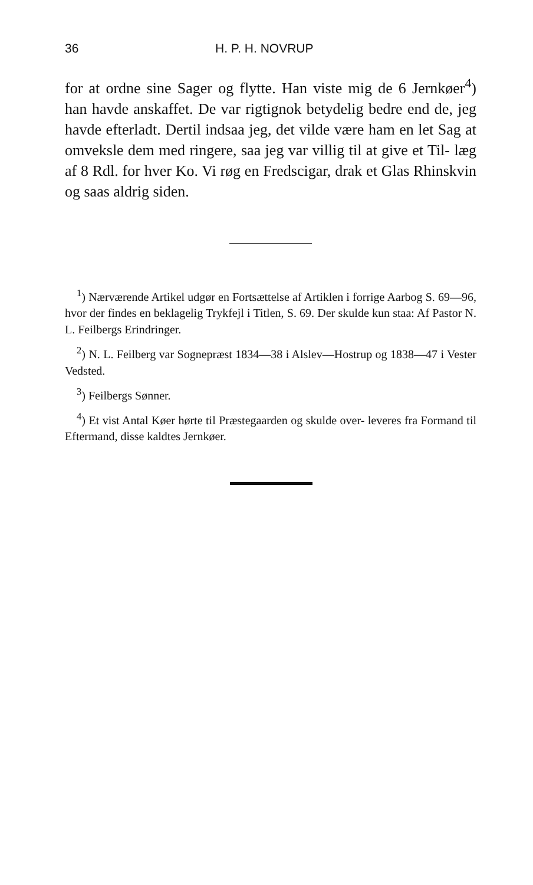36 H. P. H. NOVRUP
for at ordne sine Sager og flytte. Han viste mig de 6 Jernkøer<sup>4</sup>) han havde anskaffet. De var rigtignok betydelig bedre end de, jeg havde efterladt. Dertil indsaa jeg, det vilde være ham en let Sag at omveksle dem med ringere, saa jeg var villig til at give et Til- læg af 8 Rdl. for hver Ko. Vi røg en Fredscigar, drak et Glas Rhinskvin og saas aldrig siden.
<sup>1</sup>) Nærværende Artikel udgør en Fortsættelse af Artiklen i forrige Aarbog S. 69—96, hvor der findes en beklagelig Trykfejl i Titlen, S. 69. Der skulde kun staa: Af Pastor N. L. Feilbergs Erindringer.
<sup>2</sup>) N. L. Feilberg var Sognepræst 1834—38 i Alslev—Hostrup og 1838—47 i Vester Vedsted.
<sup>3</sup>) Feilbergs Sønner.
<sup>4</sup>) Et vist Antal Køer hørte til Præstegaarden og skulde over- leveres fra Formand til Eftermand, disse kaldtes Jernkøer.